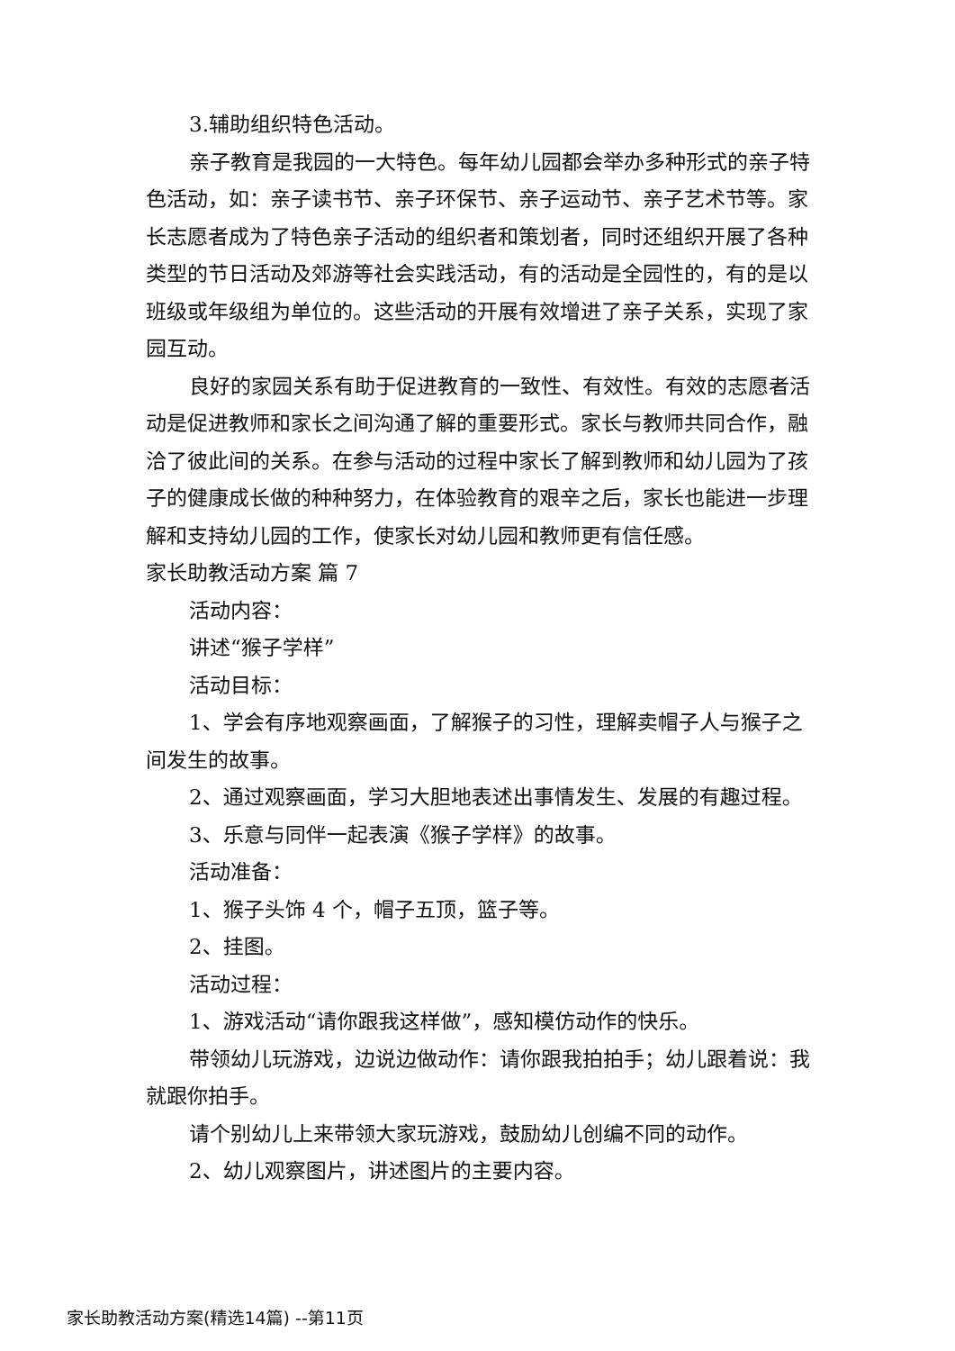3.辅助组织特色活动。
亲子教育是我园的一大特色。每年幼儿园都会举办多种形式的亲子特色活动，如：亲子读书节、亲子环保节、亲子运动节、亲子艺术节等。家长志愿者成为了特色亲子活动的组织者和策划者，同时还组织开展了各种类型的节日活动及郊游等社会实践活动，有的活动是全园性的，有的是以班级或年级组为单位的。这些活动的开展有效增进了亲子关系，实现了家园互动。
良好的家园关系有助于促进教育的一致性、有效性。有效的志愿者活动是促进教师和家长之间沟通了解的重要形式。家长与教师共同合作，融洽了彼此间的关系。在参与活动的过程中家长了解到教师和幼儿园为了孩子的健康成长做的种种努力，在体验教育的艰辛之后，家长也能进一步理解和支持幼儿园的工作，使家长对幼儿园和教师更有信任感。
家长助教活动方案 篇 7
活动内容：
讲述“猴子学样”
活动目标：
1、学会有序地观察画面，了解猴子的习性，理解卖帽子人与猴子之间发生的故事。
2、通过观察画面，学习大胆地表述出事情发生、发展的有趣过程。
3、乐意与同伴一起表演《猴子学样》的故事。
活动准备：
1、猴子头饰 4 个，帽子五顶，篮子等。
2、挂图。
活动过程：
1、游戏活动“请你跟我这样做”，感知模仿动作的快乐。
带领幼儿玩游戏，边说边做动作：请你跟我拍拍手；幼儿跟着说：我就跟你拍手。
请个别幼儿上来带领大家玩游戏，鼓励幼儿创编不同的动作。
2、幼儿观察图片，讲述图片的主要内容。
家长助教活动方案(精选14篇) --第11页